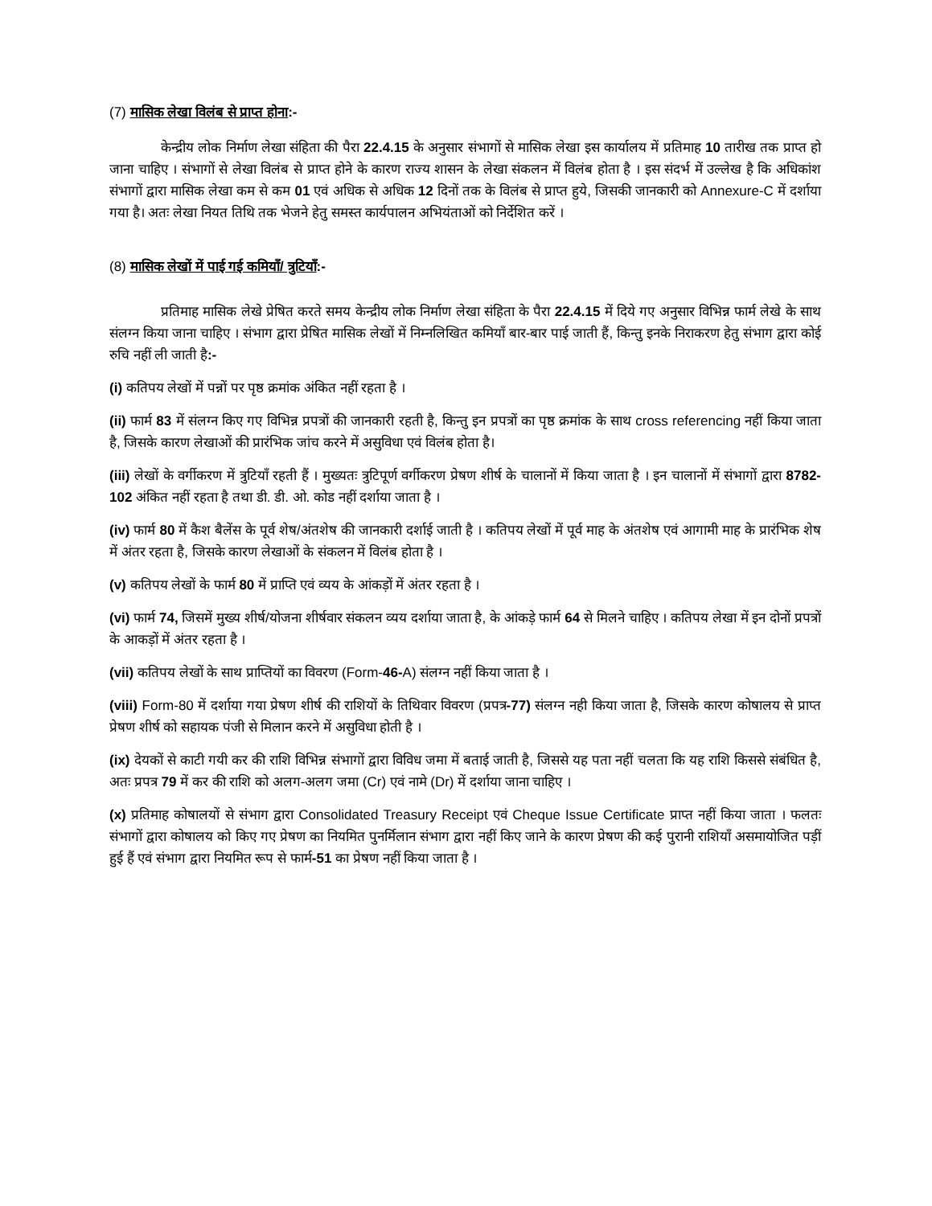(7) मासिक लेखा विलंब से प्राप्त होना:-
केन्द्रीय लोक निर्माण लेखा संहिता की पैरा 22.4.15 के अनुसार संभागों से मासिक लेखा इस कार्यालय में प्रतिमाह 10 तारीख तक प्राप्त हो जाना चाहिए । संभागों से लेखा विलंब से प्राप्त होने के कारण राज्य शासन के लेखा संकलन में विलंब होता है । इस संदर्भ में उल्लेख है कि अधिकांश संभागों द्वारा मासिक लेखा कम से कम 01 एवं अधिक से अधिक 12 दिनों तक के विलंब से प्राप्त हुये, जिसकी जानकारी को Annexure-C में दर्शाया गया है। अतः लेखा नियत तिथि तक भेजने हेतु समस्त कार्यपालन अभियंताओं को निर्देशित करें ।
(8) मासिक लेखों में पाई गई कमियाँ/ त्रुटियाँ:-
प्रतिमाह मासिक लेखे प्रेषित करते समय केन्द्रीय लोक निर्माण लेखा संहिता के पैरा 22.4.15 में दिये गए अनुसार विभिन्न फार्म लेखे के साथ संलग्न किया जाना चाहिए । संभाग द्वारा प्रेषित मासिक लेखों में निम्नलिखित कमियाँ बार-बार पाई जाती हैं, किन्तु इनके निराकरण हेतु संभाग द्वारा कोई रुचि नहीं ली जाती है:-
(i) कतिपय लेखों में पन्नों पर पृष्ठ क्रमांक अंकित नहीं रहता है ।
(ii) फार्म 83 में संलग्न किए गए विभिन्न प्रपत्रों की जानकारी रहती है, किन्तु इन प्रपत्रों का पृष्ठ क्रमांक के साथ cross referencing नहीं किया जाता है, जिसके कारण लेखाओं की प्रारंभिक जांच करने में असुविधा एवं विलंब होता है।
(iii) लेखों के वर्गीकरण में त्रुटियाँ रहती हैं । मुख्यतः त्रुटिपूर्ण वर्गीकरण प्रेषण शीर्ष के चालानों में किया जाता है । इन चालानों में संभागों द्वारा 8782-102 अंकित नहीं रहता है तथा डी. डी. ओ. कोड नहीं दर्शाया जाता है ।
(iv) फार्म 80 में कैश बैलेंस के पूर्व शेष/अंतशेष की जानकारी दर्शाई जाती है । कतिपय लेखों में पूर्व माह के अंतशेष एवं आगामी माह के प्रारंभिक शेष में अंतर रहता है, जिसके कारण लेखाओं के संकलन में विलंब होता है ।
(v) कतिपय लेखों के फार्म 80 में प्राप्ति एवं व्यय के आंकड़ों में अंतर रहता है ।
(vi) फार्म 74, जिसमें मुख्य शीर्ष/योजना शीर्षवार संकलन व्यय दर्शाया जाता है, के आंकड़े फार्म 64 से मिलने चाहिए । कतिपय लेखा में इन दोनों प्रपत्रों के आकड़ों में अंतर रहता है ।
(vii) कतिपय लेखों के साथ प्राप्तियों का विवरण (Form-46-A) संलग्न नहीं किया जाता है ।
(viii) Form-80 में दर्शाया गया प्रेषण शीर्ष की राशियों के तिथिवार विवरण (प्रपत्र-77) संलग्न नही किया जाता है, जिसके कारण कोषालय से प्राप्त प्रेषण शीर्ष को सहायक पंजी से मिलान करने में असुविधा होती है ।
(ix) देयकों से काटी गयी कर की राशि विभिन्न संभागों द्वारा विविध जमा में बताई जाती है, जिससे यह पता नहीं चलता कि यह राशि किससे संबंधित है, अतः प्रपत्र 79 में कर की राशि को अलग-अलग जमा (Cr) एवं नामे (Dr) में दर्शाया जाना चाहिए ।
(x) प्रतिमाह कोषालयों से संभाग द्वारा Consolidated Treasury Receipt एवं Cheque Issue Certificate प्राप्त नहीं किया जाता । फलतः संभागों द्वारा कोषालय को किए गए प्रेषण का नियमित पुनर्मिलान संभाग द्वारा नहीं किए जाने के कारण प्रेषण की कई पुरानी राशियाँ असमायोजित पड़ीं हुई हैं एवं संभाग द्वारा नियमित रूप से फार्म-51 का प्रेषण नहीं किया जाता है ।